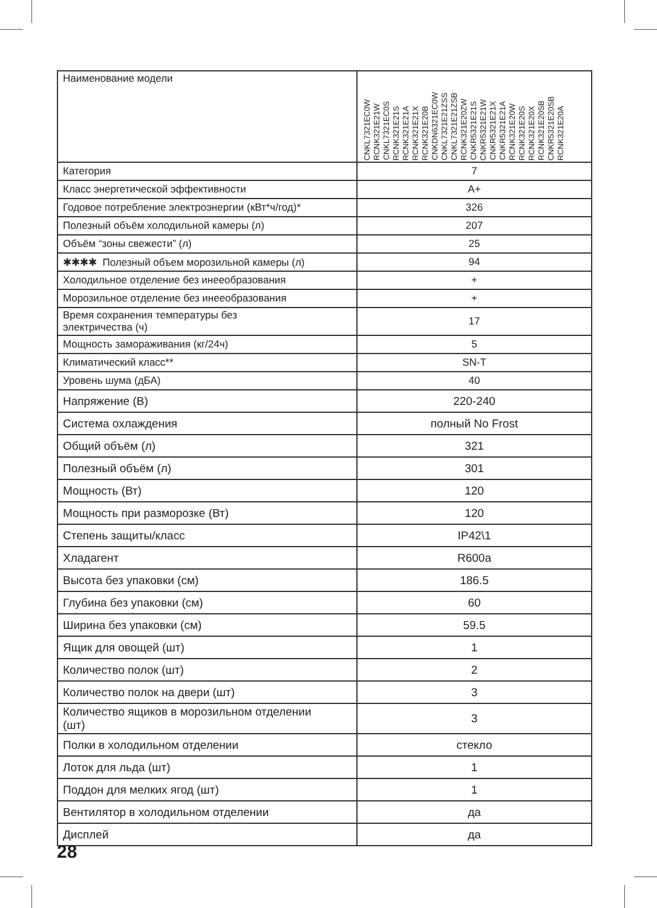| Наименование модели | CNKL7321EC0W RCNK321E21W CNKL7321EC0S RCNK321E21S RCNK321E21A RCNK321E21X RCNK321E20B CNKDN6321EC0W CNKL7321E21ZSS CNKL7321E21ZSB RCNK321E20ZW CNKR5321E21S CNKR5321E21W CNKR5321E21X CNKR5321E21A RCNK321E20W RCNK321E20S RCNK321E20X RCNK321E20SB CNKR5321E20SB RCNK321E20A |
| Категория | 7 |
| Класс энергетической эффективности | A+ |
| Годовое потребление электроэнергии (кВт*ч/год)* | 326 |
| Полезный объём холодильной камеры (л) | 207 |
| Объём “зоны свежести” (л) | 25 |
| ✱✱✱✱ Полезный объем морозильной камеры (л) | 94 |
| Холодильное отделение без инееобразования | + |
| Морозильное отделение без инееобразования | + |
| Время сохранения температуры без электричества (ч) | 17 |
| Мощность замораживания (кг/24ч) | 5 |
| Климатический класс** | SN-T |
| Уровень шума (дБА) | 40 |
| Напряжение (В) | 220-240 |
| Система охлаждения | полный No Frost |
| Общий объём (л) | 321 |
| Полезный объём (л) | 301 |
| Мощность (Вт) | 120 |
| Мощность при разморозке (Вт) | 120 |
| Степень защиты/класс | IP42\1 |
| Хладагент | R600a |
| Высота без упаковки (см) | 186.5 |
| Глубина без упаковки (см) | 60 |
| Ширина без упаковки (см) | 59.5 |
| Ящик для овощей (шт) | 1 |
| Количество полок (шт) | 2 |
| Количество полок на двери (шт) | 3 |
| Количество ящиков в морозильном отделении (шт) | 3 |
| Полки в холодильном отделении | стекло |
| Лоток для льда (шт) | 1 |
| Поддон для мелких ягод (шт) | 1 |
| Вентилятор в холодильном отделении | да |
| Дисплей | да |
28